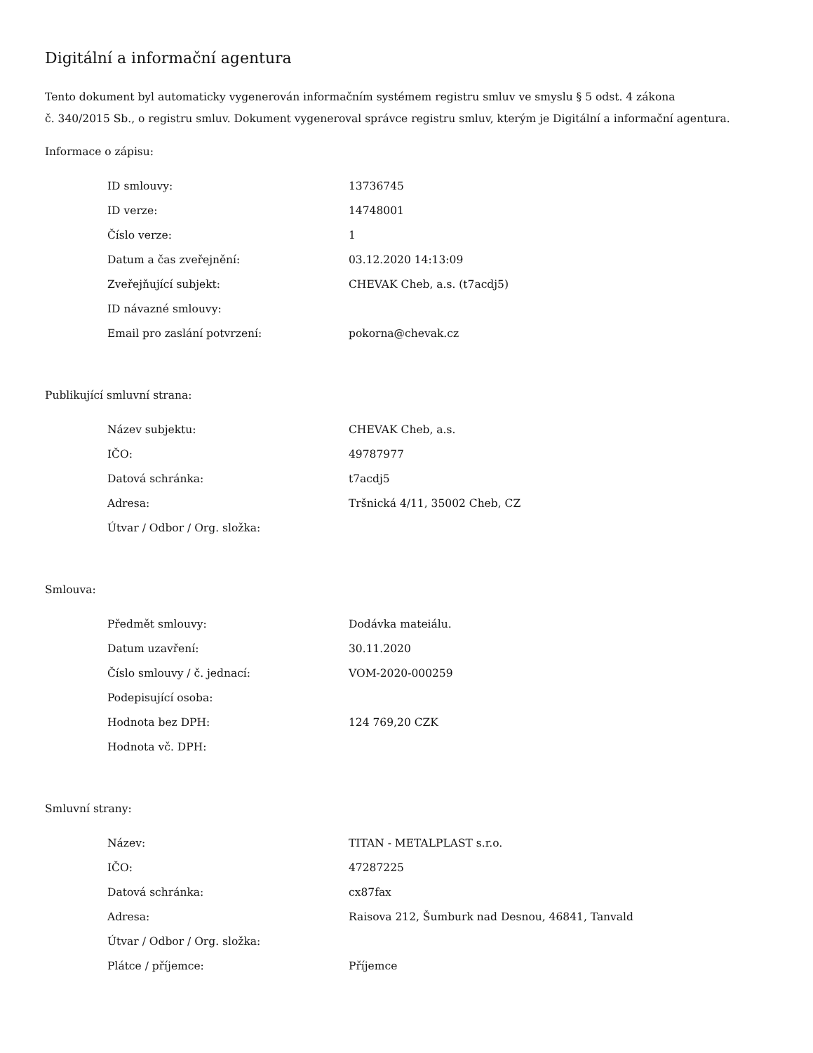Digitální a informační agentura
Tento dokument byl automaticky vygenerován informačním systémem registru smluv ve smyslu § 5 odst. 4 zákona
č. 340/2015 Sb., o registru smluv. Dokument vygeneroval správce registru smluv, kterým je Digitální a informační agentura.
Informace o zápisu:
| ID smlouvy: | 13736745 |
| ID verze: | 14748001 |
| Číslo verze: | 1 |
| Datum a čas zveřejnění: | 03.12.2020 14:13:09 |
| Zveřejňující subjekt: | CHEVAK Cheb, a.s. (t7acdj5) |
| ID návazné smlouvy: | |
| Email pro zaslání potvrzení: | pokorna@chevak.cz |
Publikující smluvní strana:
| Název subjektu: | CHEVAK Cheb, a.s. |
| IČO: | 49787977 |
| Datová schránka: | t7acdj5 |
| Adresa: | Tršnická 4/11, 35002 Cheb, CZ |
| Útvar / Odbor / Org. složka: | |
Smlouva:
| Předmět smlouvy: | Dodávka mateiálu. |
| Datum uzavření: | 30.11.2020 |
| Číslo smlouvy / č. jednací: | VOM-2020-000259 |
| Podepisující osoba: | |
| Hodnota bez DPH: | 124 769,20 CZK |
| Hodnota vč. DPH: | |
Smluvní strany:
| Název: | TITAN - METALPLAST s.r.o. |
| IČO: | 47287225 |
| Datová schránka: | cx87fax |
| Adresa: | Raisova 212, Šumburk nad Desnou, 46841, Tanvald |
| Útvar / Odbor / Org. složka: | |
| Plátce / příjemce: | Příjemce |